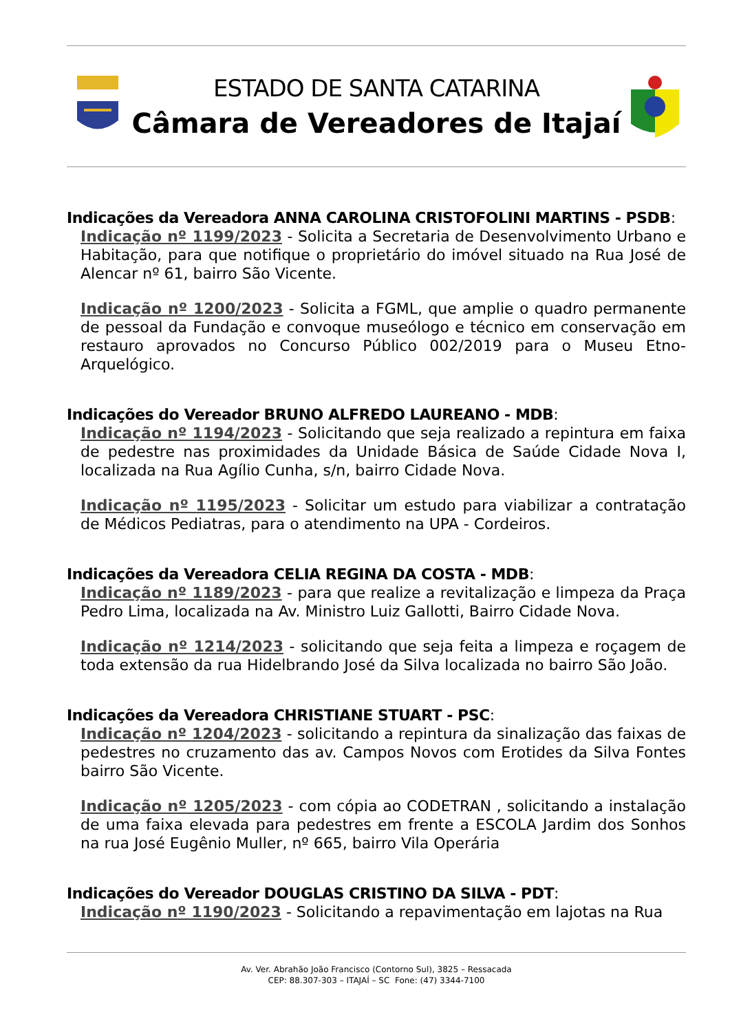ESTADO DE SANTA CATARINA
Câmara de Vereadores de Itajaí
Indicações da Vereadora ANNA CAROLINA CRISTOFOLINI MARTINS - PSDB:
Indicação nº 1199/2023 - Solicita a Secretaria de Desenvolvimento Urbano e Habitação, para que notifique o proprietário do imóvel situado na Rua José de Alencar nº 61, bairro São Vicente.
Indicação nº 1200/2023 - Solicita a FGML, que amplie o quadro permanente de pessoal da Fundação e convoque museólogo e técnico em conservação em restauro aprovados no Concurso Público 002/2019 para o Museu Etno-Arquelógico.
Indicações do Vereador BRUNO ALFREDO LAUREANO - MDB:
Indicação nº 1194/2023 - Solicitando que seja realizado a repintura em faixa de pedestre nas proximidades da Unidade Básica de Saúde Cidade Nova I, localizada na Rua Agílio Cunha, s/n, bairro Cidade Nova.
Indicação nº 1195/2023 - Solicitar um estudo para viabilizar a contratação de Médicos Pediatras, para o atendimento na UPA - Cordeiros.
Indicações da Vereadora CELIA REGINA DA COSTA - MDB:
Indicação nº 1189/2023 - para que realize a revitalização e limpeza da Praça Pedro Lima, localizada na Av. Ministro Luiz Gallotti, Bairro Cidade Nova.
Indicação nº 1214/2023 - solicitando que seja feita a limpeza e roçagem de toda extensão da rua Hidelbrando José da Silva localizada no bairro São João.
Indicações da Vereadora CHRISTIANE STUART - PSC:
Indicação nº 1204/2023 - solicitando a repintura da sinalização das faixas de pedestres no cruzamento das av. Campos Novos com Erotides da Silva Fontes bairro São Vicente.
Indicação nº 1205/2023 - com cópia ao CODETRAN , solicitando a instalação de uma faixa elevada para pedestres em frente a ESCOLA Jardim dos Sonhos na rua José Eugênio Muller, nº 665, bairro Vila Operária
Indicações do Vereador DOUGLAS CRISTINO DA SILVA - PDT:
Indicação nº 1190/2023 - Solicitando a repavimentação em lajotas na Rua
Av. Ver. Abrahão João Francisco (Contorno Sul), 3825 – Ressacada
CEP: 88.307-303 – ITAJAÍ – SC Fone: (47) 3344-7100